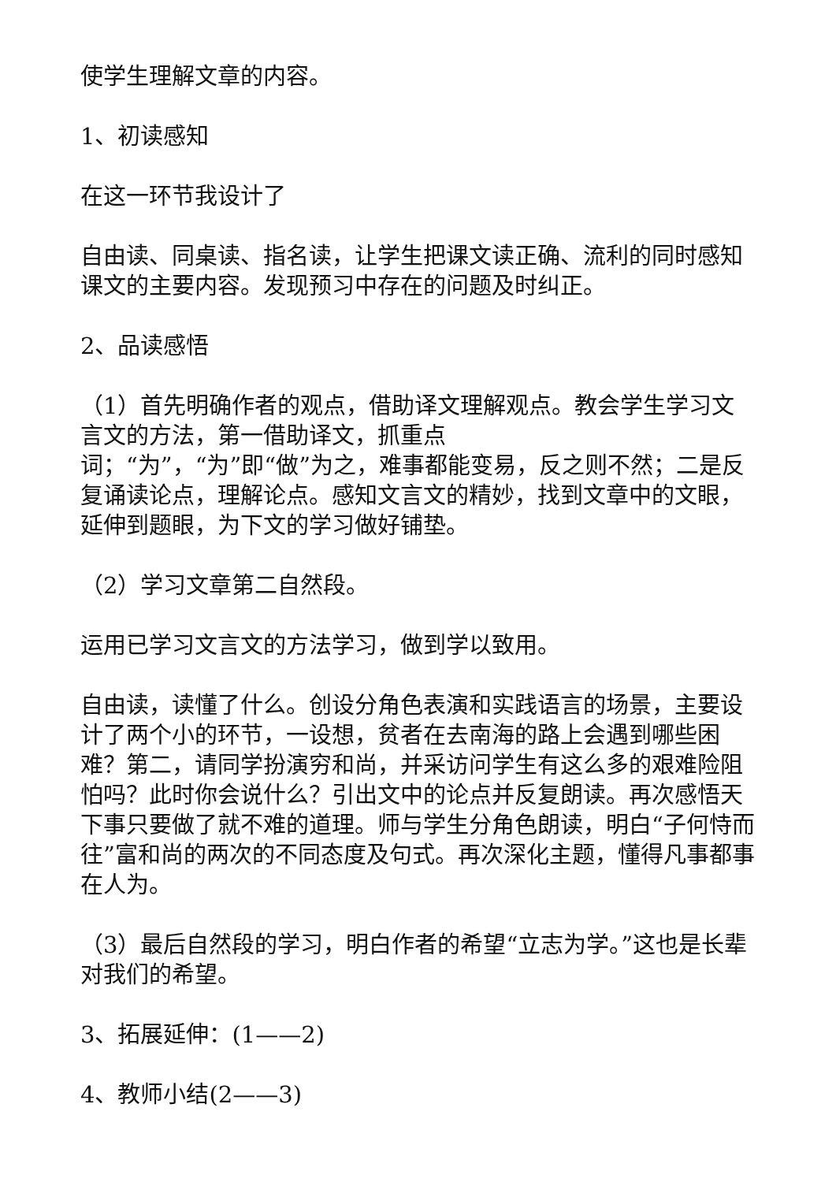使学生理解文章的内容。
1、初读感知
在这一环节我设计了
自由读、同桌读、指名读，让学生把课文读正确、流利的同时感知课文的主要内容。发现预习中存在的问题及时纠正。
2、品读感悟
（1）首先明确作者的观点，借助译文理解观点。教会学生学习文言文的方法，第一借助译文，抓重点
词；“为”，“为”即“做”为之，难事都能变易，反之则不然；二是反复诵读论点，理解论点。感知文言文的精妙，找到文章中的文眼，延伸到题眼，为下文的学习做好铺垫。
（2）学习文章第二自然段。
运用已学习文言文的方法学习，做到学以致用。
自由读，读懂了什么。创设分角色表演和实践语言的场景，主要设计了两个小的环节，一设想，贫者在去南海的路上会遇到哪些困难？第二，请同学扮演穷和尚，并采访问学生有这么多的艰难险阻怕吗？此时你会说什么？引出文中的论点并反复朗读。再次感悟天下事只要做了就不难的道理。师与学生分角色朗读，明白“子何恃而往”富和尚的两次的不同态度及句式。再次深化主题，懂得凡事都事在人为。
（3）最后自然段的学习，明白作者的希望“立志为学。”这也是长辈对我们的希望。
3、拓展延伸：(1——2)
4、教师小结(2——3)